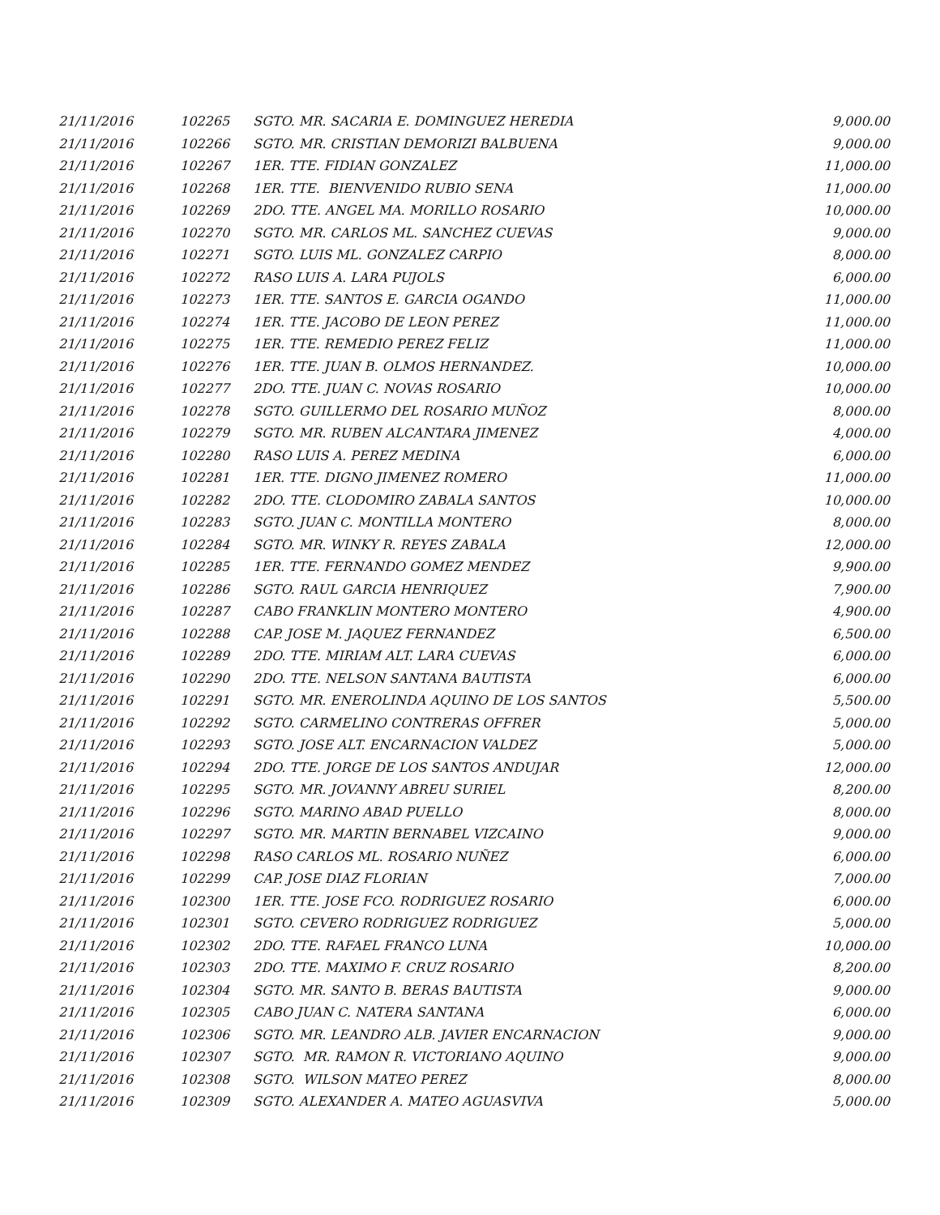| 21/11/2016 | 102265 | SGTO. MR. SACARIA E. DOMINGUEZ HEREDIA | 9,000.00 |
| 21/11/2016 | 102266 | SGTO. MR. CRISTIAN DEMORIZI BALBUENA | 9,000.00 |
| 21/11/2016 | 102267 | 1ER. TTE. FIDIAN GONZALEZ | 11,000.00 |
| 21/11/2016 | 102268 | 1ER. TTE. BIENVENIDO RUBIO SENA | 11,000.00 |
| 21/11/2016 | 102269 | 2DO. TTE. ANGEL MA. MORILLO ROSARIO | 10,000.00 |
| 21/11/2016 | 102270 | SGTO. MR. CARLOS ML. SANCHEZ CUEVAS | 9,000.00 |
| 21/11/2016 | 102271 | SGTO. LUIS ML. GONZALEZ CARPIO | 8,000.00 |
| 21/11/2016 | 102272 | RASO LUIS A. LARA PUJOLS | 6,000.00 |
| 21/11/2016 | 102273 | 1ER. TTE. SANTOS E. GARCIA OGANDO | 11,000.00 |
| 21/11/2016 | 102274 | 1ER. TTE. JACOBO DE LEON PEREZ | 11,000.00 |
| 21/11/2016 | 102275 | 1ER. TTE. REMEDIO PEREZ FELIZ | 11,000.00 |
| 21/11/2016 | 102276 | 1ER. TTE. JUAN B. OLMOS HERNANDEZ. | 10,000.00 |
| 21/11/2016 | 102277 | 2DO. TTE. JUAN C. NOVAS ROSARIO | 10,000.00 |
| 21/11/2016 | 102278 | SGTO. GUILLERMO DEL ROSARIO MUÑOZ | 8,000.00 |
| 21/11/2016 | 102279 | SGTO. MR. RUBEN ALCANTARA JIMENEZ | 4,000.00 |
| 21/11/2016 | 102280 | RASO LUIS A. PEREZ MEDINA | 6,000.00 |
| 21/11/2016 | 102281 | 1ER. TTE. DIGNO JIMENEZ ROMERO | 11,000.00 |
| 21/11/2016 | 102282 | 2DO. TTE. CLODOMIRO ZABALA SANTOS | 10,000.00 |
| 21/11/2016 | 102283 | SGTO. JUAN C. MONTILLA MONTERO | 8,000.00 |
| 21/11/2016 | 102284 | SGTO. MR. WINKY R. REYES ZABALA | 12,000.00 |
| 21/11/2016 | 102285 | 1ER. TTE. FERNANDO GOMEZ MENDEZ | 9,900.00 |
| 21/11/2016 | 102286 | SGTO. RAUL GARCIA HENRIQUEZ | 7,900.00 |
| 21/11/2016 | 102287 | CABO FRANKLIN MONTERO MONTERO | 4,900.00 |
| 21/11/2016 | 102288 | CAP. JOSE M. JAQUEZ FERNANDEZ | 6,500.00 |
| 21/11/2016 | 102289 | 2DO. TTE. MIRIAM ALT. LARA CUEVAS | 6,000.00 |
| 21/11/2016 | 102290 | 2DO. TTE. NELSON SANTANA BAUTISTA | 6,000.00 |
| 21/11/2016 | 102291 | SGTO. MR. ENEROLINDA AQUINO DE LOS SANTOS | 5,500.00 |
| 21/11/2016 | 102292 | SGTO. CARMELINO CONTRERAS OFFRER | 5,000.00 |
| 21/11/2016 | 102293 | SGTO. JOSE ALT. ENCARNACION VALDEZ | 5,000.00 |
| 21/11/2016 | 102294 | 2DO. TTE. JORGE DE LOS SANTOS ANDUJAR | 12,000.00 |
| 21/11/2016 | 102295 | SGTO. MR. JOVANNY ABREU SURIEL | 8,200.00 |
| 21/11/2016 | 102296 | SGTO. MARINO ABAD PUELLO | 8,000.00 |
| 21/11/2016 | 102297 | SGTO. MR. MARTIN BERNABEL VIZCAINO | 9,000.00 |
| 21/11/2016 | 102298 | RASO CARLOS ML. ROSARIO NUÑEZ | 6,000.00 |
| 21/11/2016 | 102299 | CAP. JOSE DIAZ FLORIAN | 7,000.00 |
| 21/11/2016 | 102300 | 1ER. TTE. JOSE FCO. RODRIGUEZ ROSARIO | 6,000.00 |
| 21/11/2016 | 102301 | SGTO. CEVERO RODRIGUEZ RODRIGUEZ | 5,000.00 |
| 21/11/2016 | 102302 | 2DO. TTE. RAFAEL FRANCO LUNA | 10,000.00 |
| 21/11/2016 | 102303 | 2DO. TTE. MAXIMO F. CRUZ ROSARIO | 8,200.00 |
| 21/11/2016 | 102304 | SGTO. MR. SANTO B. BERAS BAUTISTA | 9,000.00 |
| 21/11/2016 | 102305 | CABO JUAN C. NATERA SANTANA | 6,000.00 |
| 21/11/2016 | 102306 | SGTO. MR. LEANDRO ALB. JAVIER ENCARNACION | 9,000.00 |
| 21/11/2016 | 102307 | SGTO. MR. RAMON R. VICTORIANO AQUINO | 9,000.00 |
| 21/11/2016 | 102308 | SGTO. WILSON MATEO PEREZ | 8,000.00 |
| 21/11/2016 | 102309 | SGTO. ALEXANDER A. MATEO AGUASVIVA | 5,000.00 |